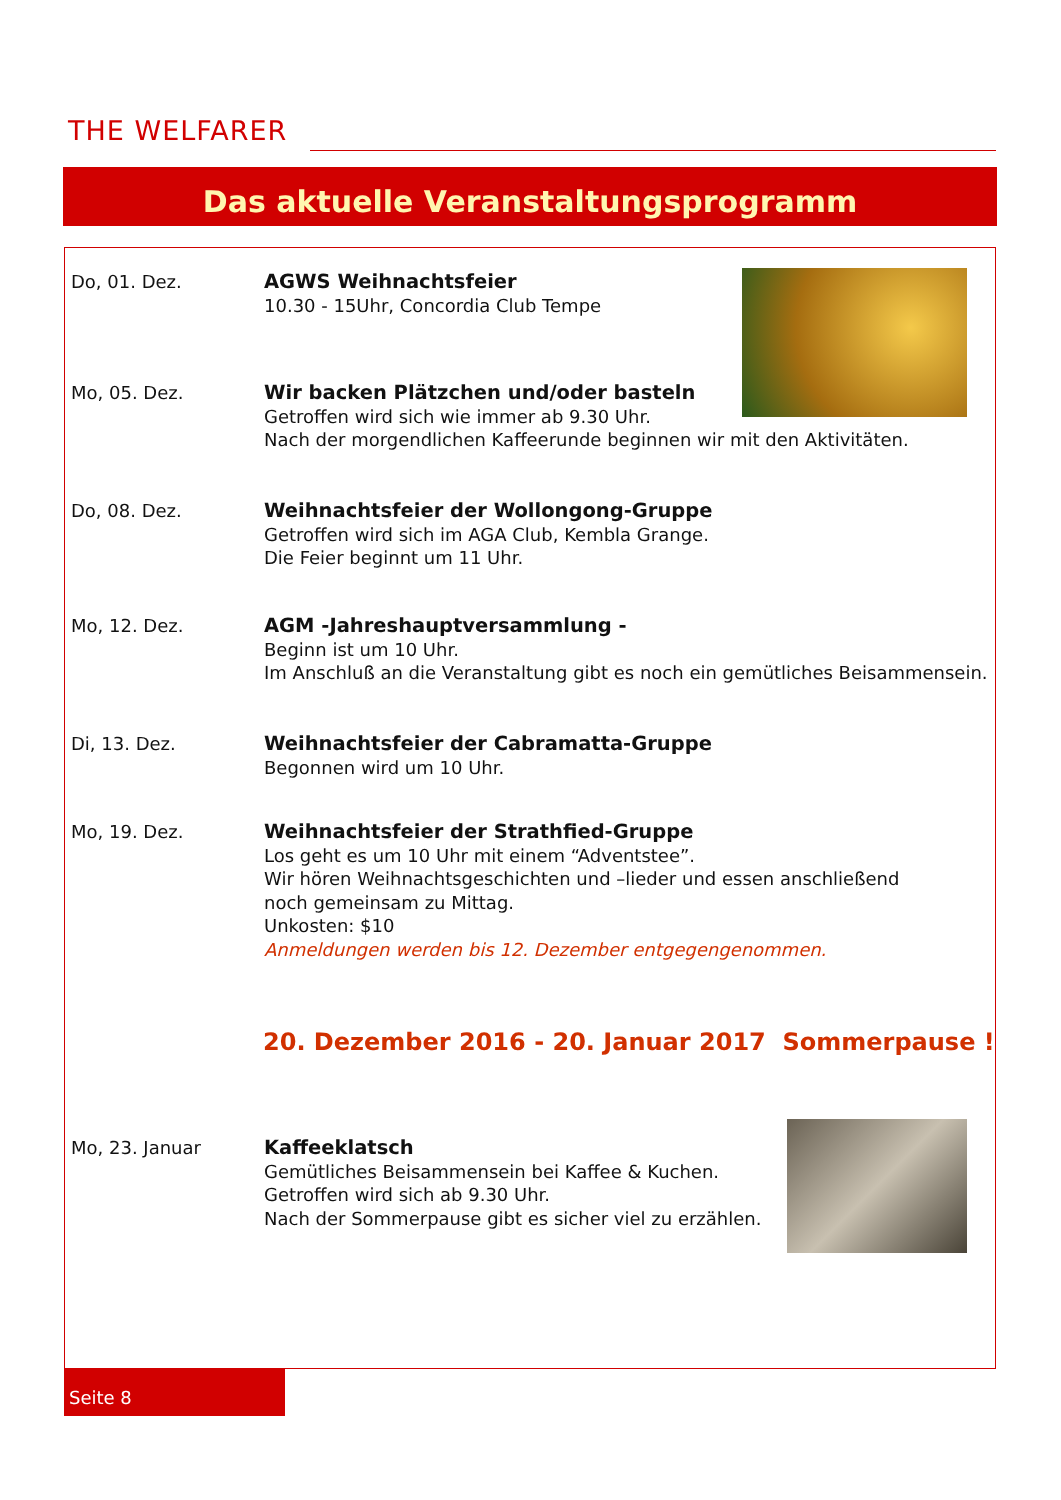THE WELFARER
Das aktuelle Veranstaltungsprogramm
Do, 01. Dez. AGWS Weihnachtsfeier
10.30 - 15Uhr, Concordia Club Tempe
Mo, 05. Dez. Wir backen Plätzchen und/oder basteln
Getroffen wird sich wie immer ab 9.30 Uhr.
Nach der morgendlichen Kaffeerunde beginnen wir mit den Aktivitäten.
Do, 08. Dez. Weihnachtsfeier der Wollongong-Gruppe
Getroffen wird sich im AGA Club, Kembla Grange.
Die Feier beginnt um 11 Uhr.
Mo, 12. Dez. AGM -Jahreshauptversammlung -
Beginn ist um 10 Uhr.
Im Anschluß an die Veranstaltung gibt es noch ein gemütliches Beisammensein.
Di, 13. Dez. Weihnachtsfeier der Cabramatta-Gruppe
Begonnen wird um 10 Uhr.
Mo, 19. Dez. Weihnachtsfeier der Strathfied-Gruppe
Los geht es um 10 Uhr mit einem “Adventstee”.
Wir hören Weihnachtsgeschichten und –lieder und essen anschließend
noch gemeinsam zu Mittag.
Unkosten: $10
Anmeldungen werden bis 12. Dezember entgegengenommen.
20. Dezember 2016 - 20. Januar 2017 Sommerpause !
Mo, 23. Januar Kaffeeklatsch
Gemütliches Beisammensein bei Kaffee & Kuchen.
Getroffen wird sich ab 9.30 Uhr.
Nach der Sommerpause gibt es sicher viel zu erzählen.
Seite 8